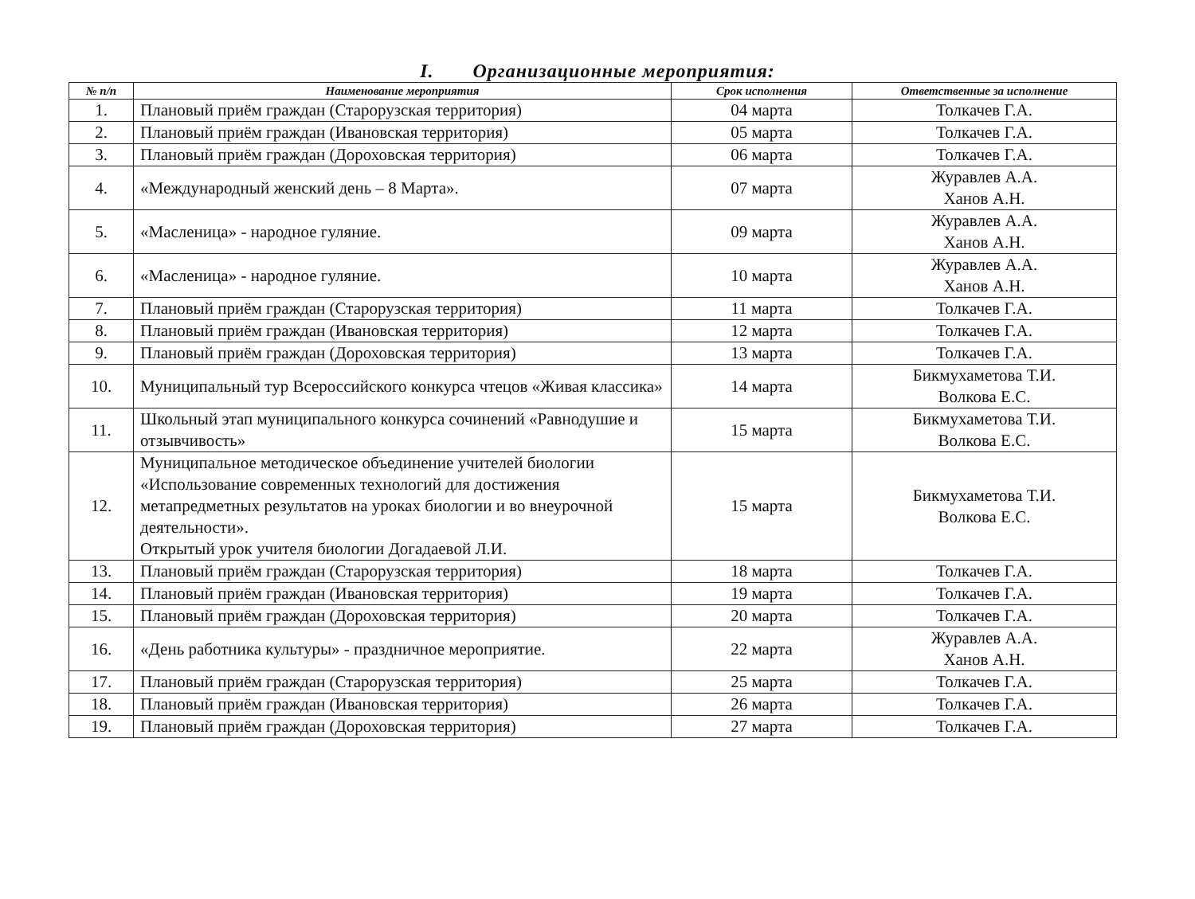I. Организационные мероприятия:
| № п/п | Наименование мероприятия | Срок исполнения | Ответственные за исполнение |
| --- | --- | --- | --- |
| 1. | Плановый приём граждан (Старорузская территория) | 04 марта | Толкачев Г.А. |
| 2. | Плановый приём граждан (Ивановская территория) | 05 марта | Толкачев Г.А. |
| 3. | Плановый приём граждан (Дороховская территория) | 06 марта | Толкачев Г.А. |
| 4. | «Международный женский день – 8 Марта». | 07 марта | Журавлев А.А. Ханов А.Н. |
| 5. | «Масленица» - народное гуляние. | 09 марта | Журавлев А.А. Ханов А.Н. |
| 6. | «Масленица» - народное гуляние. | 10 марта | Журавлев А.А. Ханов А.Н. |
| 7. | Плановый приём граждан (Старорузская территория) | 11 марта | Толкачев Г.А. |
| 8. | Плановый приём граждан (Ивановская территория) | 12 марта | Толкачев Г.А. |
| 9. | Плановый приём граждан (Дороховская территория) | 13 марта | Толкачев Г.А. |
| 10. | Муниципальный тур Всероссийского конкурса чтецов «Живая классика» | 14 марта | Бикмухаметова Т.И. Волкова Е.С. |
| 11. | Школьный этап муниципального конкурса сочинений «Равнодушие и отзывчивость» | 15 марта | Бикмухаметова Т.И. Волкова Е.С. |
| 12. | Муниципальное методическое объединение учителей биологии «Использование современных технологий для достижения метапредметных результатов на уроках биологии и во внеурочной деятельности». Открытый урок учителя биологии Догадаевой Л.И. | 15 марта | Бикмухаметова Т.И. Волкова Е.С. |
| 13. | Плановый приём граждан (Старорузская территория) | 18 марта | Толкачев Г.А. |
| 14. | Плановый приём граждан (Ивановская территория) | 19 марта | Толкачев Г.А. |
| 15. | Плановый приём граждан (Дороховская территория) | 20 марта | Толкачев Г.А. |
| 16. | «День работника культуры» - праздничное мероприятие. | 22 марта | Журавлев А.А. Ханов А.Н. |
| 17. | Плановый приём граждан (Старорузская территория) | 25 марта | Толкачев Г.А. |
| 18. | Плановый приём граждан (Ивановская территория) | 26 марта | Толкачев Г.А. |
| 19. | Плановый приём граждан (Дороховская территория) | 27 марта | Толкачев Г.А. |